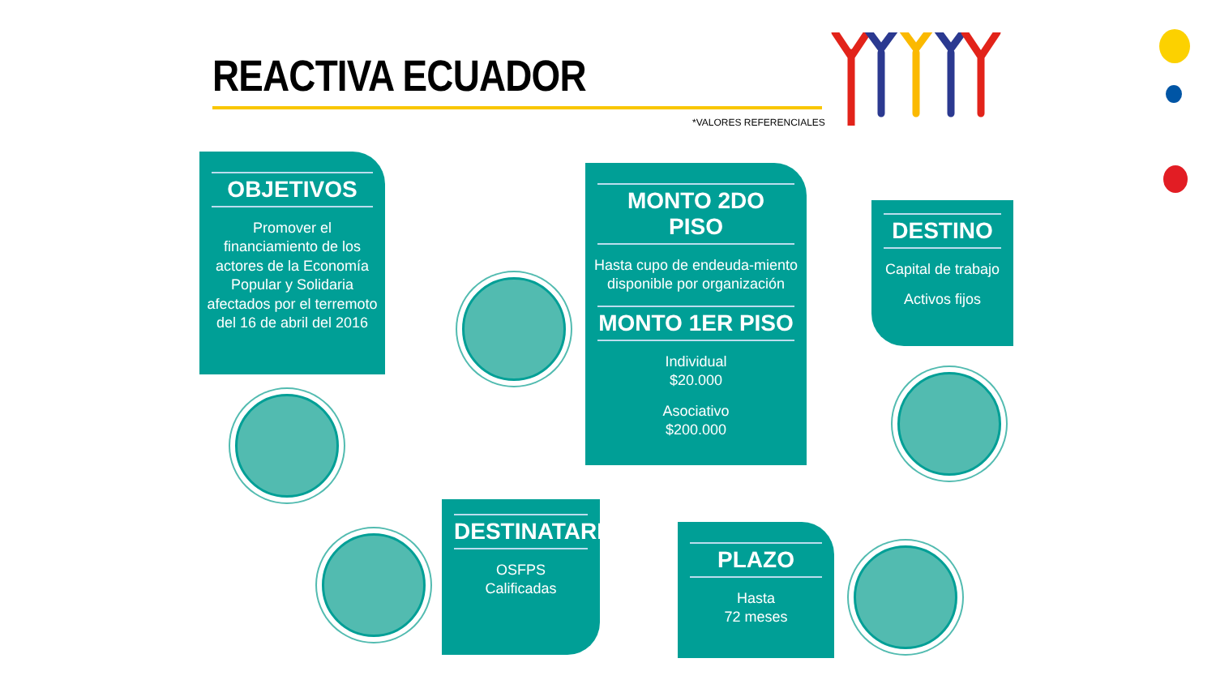REACTIVA ECUADOR
*VALORES REFERENCIALES
OBJETIVOS
Promover el financiamiento de los actores de la Economía Popular y Solidaria afectados por el terremoto del 16 de abril del 2016
MONTO 2DO PISO
Hasta cupo de endeuda-miento disponible por organización
MONTO 1ER PISO
Individual
$20.000
Asociativo
$200.000
DESTINO
Capital de trabajo
Activos fijos
DESTINATARIOS
OSFPS
Calificadas
PLAZO
Hasta
72 meses